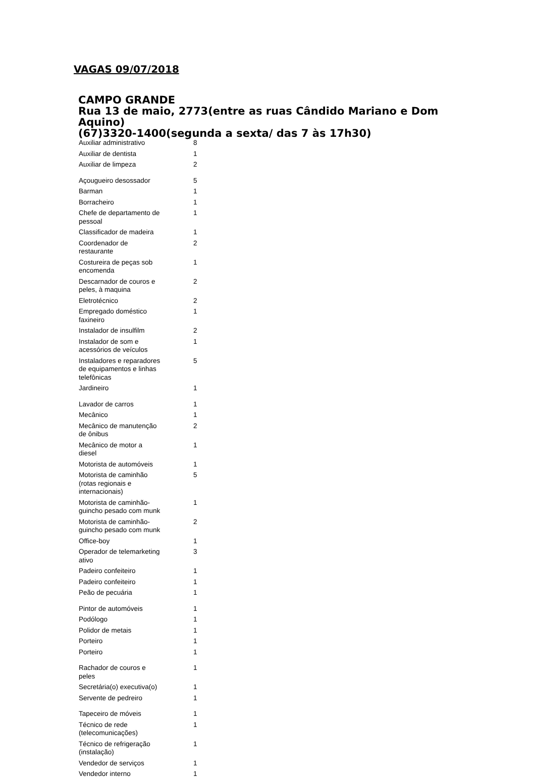VAGAS 09/07/2018
CAMPO GRANDE
Rua 13 de maio, 2773(entre as ruas Cândido Mariano e Dom Aquino)
(67)3320-1400(segunda a sexta/ das 7 às 17h30)
| Auxiliar administrativo | 8 |
| Auxiliar de dentista | 1 |
| Auxiliar de limpeza | 2 |
| Açougueiro desossador | 5 |
| Barman | 1 |
| Borracheiro | 1 |
| Chefe de departamento de pessoal | 1 |
| Classificador de madeira | 1 |
| Coordenador de restaurante | 2 |
| Costureira de peças sob encomenda | 1 |
| Descarnador de couros e peles, à maquina | 2 |
| Eletrotécnico | 2 |
| Empregado doméstico faxineiro | 1 |
| Instalador de insulfilm | 2 |
| Instalador de som e acessórios de veículos | 1 |
| Instaladores e reparadores de equipamentos e linhas telefônicas | 5 |
| Jardineiro | 1 |
| Lavador de carros | 1 |
| Mecânico | 1 |
| Mecânico de manutenção de ônibus | 2 |
| Mecânico de motor a diesel | 1 |
| Motorista de automóveis | 1 |
| Motorista de caminhão (rotas regionais e internacionais) | 5 |
| Motorista de caminhão-guincho pesado com munk | 1 |
| Motorista de caminhão-guincho pesado com munk | 2 |
| Office-boy | 1 |
| Operador de telemarketing ativo | 3 |
| Padeiro confeiteiro | 1 |
| Padeiro confeiteiro | 1 |
| Peão de pecuária | 1 |
| Pintor de automóveis | 1 |
| Podólogo | 1 |
| Polidor de metais | 1 |
| Porteiro | 1 |
| Porteiro | 1 |
| Rachador de couros e peles | 1 |
| Secretária(o) executiva(o) | 1 |
| Servente de pedreiro | 1 |
| Tapeceiro de móveis | 1 |
| Técnico de rede (telecomunicações) | 1 |
| Técnico de refrigeração (instalação) | 1 |
| Vendedor de serviços | 1 |
| Vendedor interno | 1 |